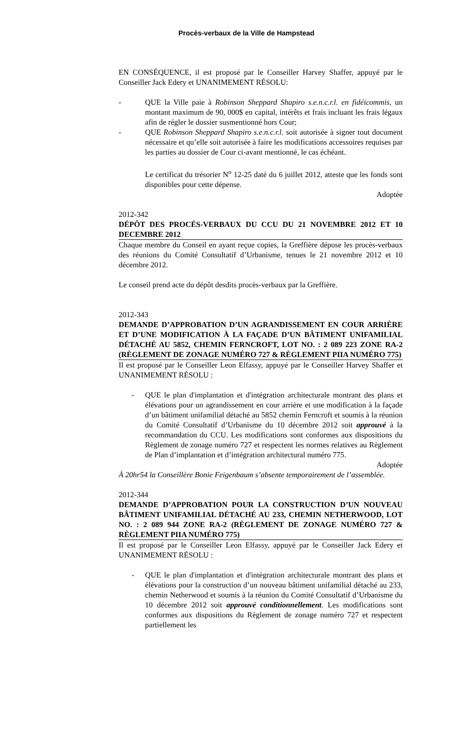Procès-verbaux de la Ville de Hampstead
EN CONSÉQUENCE, il est proposé par le Conseiller Harvey Shaffer, appuyé par le Conseiller Jack Edery et UNANIMEMENT RÉSOLU:
- QUE la Ville paie à Robinson Sheppard Shapiro s.e.n.c.r.l. en fidéicommis, un montant maximum de 90, 000$ en capital, intérêts et frais incluant les frais légaux afin de régler le dossier susmentionné hors Cour;
- QUE Robinson Sheppard Shapiro s.e.n.c.r.l. soit autorisée à signer tout document nécessaire et qu’elle soit autorisée à faire les modifications accessoires requises par les parties au dossier de Cour ci-avant mentionné, le cas échéant.
Le certificat du trésorier N<sup>o</sup> 12-25 daté du 6 juillet 2012, atteste que les fonds sont disponibles pour cette dépense.
Adoptée
2012-342
DÉPÔT DES PROCÉS-VERBAUX DU CCU DU 21 NOVEMBRE 2012 ET 10 DECEMBRE 2012
Chaque membre du Conseil en ayant reçue copies, la Greffière dépose les procès-verbaux des réunions du Comité Consultatif d’Urbanisme, tenues le 21 novembre 2012 et 10 décembre 2012.
Le conseil prend acte du dépôt desdits procès-verbaux par la Greffière.
2012-343
DEMANDE D’APPROBATION D’UN AGRANDISSEMENT EN COUR ARRIÈRE ET D’UNE MODIFICATION À LA FAÇADE D’UN BÂTIMENT UNIFAMILIAL DÉTACHÉ AU 5852, CHEMIN FERNCROFT, LOT NO. : 2 089 223 ZONE RA-2 (RÈGLEMENT DE ZONAGE NUMÉRO 727 & RÈGLEMENT PIIA NUMÉRO 775)
Il est proposé par le Conseiller Leon Elfassy, appuyé par le Conseiller Harvey Shaffer et UNANIMEMENT RÉSOLU :
- QUE le plan d'implantation et d'intégration architecturale montrant des plans et élévations pour un agrandissement en cour arrière et une modification à la façade d’un bâtiment unifamilial détaché au 5852 chemin Ferncroft et soumis à la réunion du Comité Consultatif d’Urbanisme du 10 décembre 2012 soit approuvé à la recommandation du CCU. Les modifications sont conformes aux dispositions du Règlement de zonage numéro 727 et respectent les normes relatives au Règlement de Plan d’implantation et d’intégration architectural numéro 775.
Adoptée
À 20hr54 la Conseillère Bonie Feigenbaum s’absente temporairement de l’assemblée.
2012-344
DEMANDE D’APPROBATION POUR LA CONSTRUCTION D’UN NOUVEAU BÂTIMENT UNIFAMILIAL DÉTACHÉ AU 233, CHEMIN NETHERWOOD, LOT NO. : 2 089 944 ZONE RA-2 (RÈGLEMENT DE ZONAGE NUMÉRO 727 & RÈGLEMENT PIIA NUMÉRO 775)
Il est proposé par le Conseiller Leon Elfassy, appuyé par le Conseiller Jack Edery et UNANIMEMENT RÉSOLU :
- QUE le plan d'implantation et d'intégration architecturale montrant des plans et élévations pour la construction d’un nouveau bâtiment unifamilial détaché au 233, chemin Netherwood et soumis à la réunion du Comité Consultatif d’Urbanisme du 10 décembre 2012 soit approuvé conditionnellement. Les modifications sont conformes aux dispositions du Règlement de zonage numéro 727 et respectent partiellement les